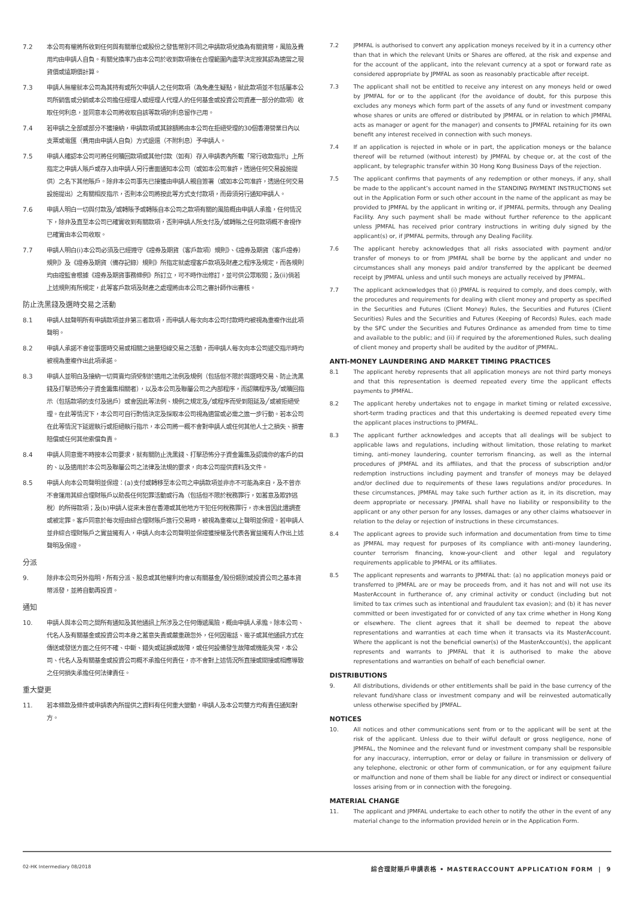7.2 本公司有權將所收到任何與有關單位或股份之發售幣別不同之申請款項兌換為有關貨幣，風險及費用均由申請人自負。有關兌換率乃由本公司於收到款項後在合理範圍內盡早決定按其認為適當之現貨價或遠期價計算。
7.3 申請人無權就本公司為其持有或所欠申請人之任何款項（為免產生疑點，就此款項並不包括屬本公司所銷售或分銷或本公司擔任經理人或經理人代理人的任何基金或投資公司資產一部分的款項）收取任何利息，並同意本公司將收取自該等款項的利息留作己用。
7.4 若申請之全部或部分不獲接納，申請款項或其餘額將由本公司在拒絕受理的30個香港營業日內以支票或電匯（費用由申請人自負）方式退還（不附利息）予申請人。
7.5 申請人確認本公司可將任何贖回款項或其他付款（如有）存入申請表內所載「常行收款指示」上所指定之申請人賬戶或存入由申請人另行書面通知本公司（或如本公司准許，透過任何交易設施提供）之名下其他賬戶。除非本公司事先已接獲由申請人親自簽署（或如本公司准許，透過任何交易設施提出）之有關相反指示，否則本公司將按此等方式支付款項，而毋須另行通知申請人。
7.6 申請人明白一切與付款及╱或轉賬予或轉賬自本公司之款項有關的風險概由申請人承擔，任何情況下，除非及直至本公司已確實收到有關款項，否則申請人所支付及╱或轉賬之任何款項概不會視作已確實由本公司收取。
7.7 申請人明白(i)本公司必須及已經遵守《證券及期貨（客戶款項）規則》、《證券及期貨（客戶證券）規則》及《證券及期貨（備存記錄）規則》所指定就處理客戶款項及財產之程序及規定，而各規則均由證監會根據《證券及期貨事務條例》所訂立，可不時作出修訂，並可供公眾取閱；及(ii)倘若上述規則有所規定，此等客戶款項及財產之處理將由本公司之審計師作出審核。
防止洗黑錢及選時交易之活動
8.1 申請人玆聲明所有申請款項並非第三者款項，而申請人每次向本公司付款時均被視為重複作出此項聲明。
8.2 申請人承諾不會從事選時交易或相關之過量短線交易之活動，而申請人每次向本公司遞交指示時均被視為重複作出此項承諾。
8.3 申請人並明白及接納一切買賣均須受制於適用之法例及規例（包括但不限於與選時交易、防止洗黑錢及打擊恐怖分子資金籌集相關者），以及本公司及聯屬公司之內部程序，而認購程序及╱或贖回指示（包括款項的支付及過戶）或會因此等法例、規例之規定及╱或程序而受到阻延及╱或被拒絕受理。在此等情況下，本公司可自行酌情決定及採取本公司視為適當或必需之進一步行動。若本公司在此等情況下延遲執行或拒絕執行指示，本公司將一概不會對申請人或任何其他人士之損失、損害賠償或任何其他索償負責。
8.4 申請人同意需不時按本公司要求，就有關防止洗黑錢、打擊恐怖分子資金籌集及認識你的客戶的目的、以及適用於本公司及聯屬公司之法律及法規的要求，向本公司提供資料及文件。
8.5 申請人向本公司聲明並保證：(a)支付或轉移至本公司之申請款項並非亦不可能為來自，及不曾亦不會運用其綜合理財賬戶以助長任何犯罪活動或行為（包括但不限於稅務罪行，如蓄意及欺詐逃稅）的所得款項；及(b)申請人從來未曾在香港或其他地方干犯任何稅務罪行，亦未曾因此遭調查或被定罪。客戶同意於每次經由綜合理財賬戶進行交易時，被視為重複以上聲明並保證。若申請人並非綜合理財賬戶之實益擁有人，申請人向本公司聲明並保證獲授權及代表各實益擁有人作出上述聲明及保證。
分派
9. 除非本公司另外指明，所有分派、股息或其他權利均會以有關基金╱股份類別或投資公司之基本貨幣派發，並將自動再投資。
通知
10. 申請人與本公司之間所有通知及其他通訊上所涉及之任何傳遞風險，概由申請人承擔。除本公司、代名人及有關基金或投資公司本身之蓄意失責或嚴重疏忽外，任何因電話、電子或其他通訊方式在傳送或發送方面之任何不確、中斷、錯失或延誤或故障，或任何設備發生故障或機能失常，本公司、代名人及有關基金或投資公司概不承擔任何責任，亦不會對上述情況所直接或間接或相應導致之任何損失承擔任何法律責任。
重大變更
11. 若本條款及條件或申請表內所提供之資料有任何重大變動，申請人及本公司雙方均有責任通知對方。
7.2 JPMFAL is authorised to convert any application moneys received by it in a currency other than that in which the relevant Units or Shares are offered, at the risk and expense and for the account of the applicant, into the relevant currency at a spot or forward rate as considered appropriate by JPMFAL as soon as reasonably practicable after receipt.
7.3 The applicant shall not be entitled to receive any interest on any moneys held or owed by JPMFAL for or to the applicant (for the avoidance of doubt, for this purpose this excludes any moneys which form part of the assets of any fund or investment company whose shares or units are offered or distributed by JPMFAL or in relation to which JPMFAL acts as manager or agent for the manager) and consents to JPMFAL retaining for its own benefit any interest received in connection with such moneys.
7.4 If an application is rejected in whole or in part, the application moneys or the balance thereof will be returned (without interest) by JPMFAL by cheque or, at the cost of the applicant, by telegraphic transfer within 30 Hong Kong Business Days of the rejection.
7.5 The applicant confirms that payments of any redemption or other moneys, if any, shall be made to the applicant’s account named in the STANDING PAYMENT INSTRUCTIONS set out in the Application Form or such other account in the name of the applicant as may be provided to JPMFAL by the applicant in writing or, if JPMFAL permits, through any Dealing Facility. Any such payment shall be made without further reference to the applicant unless JPMFAL has received prior contrary instructions in writing duly signed by the applicant(s) or, if JPMFAL permits, through any Dealing Facility.
7.6 The applicant hereby acknowledges that all risks associated with payment and/or transfer of moneys to or from JPMFAL shall be borne by the applicant and under no circumstances shall any moneys paid and/or transferred by the applicant be deemed receipt by JPMFAL unless and until such moneys are actually received by JPMFAL.
7.7 The applicant acknowledges that (i) JPMFAL is required to comply, and does comply, with the procedures and requirements for dealing with client money and property as specified in the Securities and Futures (Client Money) Rules, the Securities and Futures (Client Securities) Rules and the Securities and Futures (Keeping of Records) Rules, each made by the SFC under the Securities and Futures Ordinance as amended from time to time and available to the public; and (ii) if required by the aforementioned Rules, such dealing of client money and property shall be audited by the auditor of JPMFAL.
ANTI-MONEY LAUNDERING AND MARKET TIMING PRACTICES
8.1 The applicant hereby represents that all application moneys are not third party moneys and that this representation is deemed repeated every time the applicant effects payments to JPMFAL.
8.2 The applicant hereby undertakes not to engage in market timing or related excessive, short-term trading practices and that this undertaking is deemed repeated every time the applicant places instructions to JPMFAL.
8.3 The applicant further acknowledges and accepts that all dealings will be subject to applicable laws and regulations, including without limitation, those relating to market timing, anti-money laundering, counter terrorism financing, as well as the internal procedures of JPMFAL and its affiliates, and that the process of subscription and/or redemption instructions including payment and transfer of moneys may be delayed and/or declined due to requirements of these laws regulations and/or procedures. In these circumstances, JPMFAL may take such further action as it, in its discretion, may deem appropriate or necessary. JPMFAL shall have no liability or responsibility to the applicant or any other person for any losses, damages or any other claims whatsoever in relation to the delay or rejection of instructions in these circumstances.
8.4 The applicant agrees to provide such information and documentation from time to time as JPMFAL may request for purposes of its compliance with anti-money laundering, counter terrorism financing, know-your-client and other legal and regulatory requirements applicable to JPMFAL or its affiliates.
8.5 The applicant represents and warrants to JPMFAL that: (a) no application moneys paid or transferred to JPMFAL are or may be proceeds from, and it has not and will not use its MasterAccount in furtherance of, any criminal activity or conduct (including but not limited to tax crimes such as intentional and fraudulent tax evasion); and (b) it has never committed or been investigated for or convicted of any tax crime whether in Hong Kong or elsewhere. The client agrees that it shall be deemed to repeat the above representations and warranties at each time when it transacts via its MasterAccount. Where the applicant is not the beneficial owner(s) of the MasterAccount(s), the applicant represents and warrants to JPMFAL that it is authorised to make the above representations and warranties on behalf of each beneficial owner.
DISTRIBUTIONS
9. All distributions, dividends or other entitlements shall be paid in the base currency of the relevant fund/share class or investment company and will be reinvested automatically unless otherwise specified by JPMFAL.
NOTICES
10. All notices and other communications sent from or to the applicant will be sent at the risk of the applicant. Unless due to their wilful default or gross negligence, none of JPMFAL, the Nominee and the relevant fund or investment company shall be responsible for any inaccuracy, interruption, error or delay or failure in transmission or delivery of any telephone, electronic or other form of communication, or for any equipment failure or malfunction and none of them shall be liable for any direct or indirect or consequential losses arising from or in connection with the foregoing.
MATERIAL CHANGE
11. The applicant and JPMFAL undertake to each other to notify the other in the event of any material change to the information provided herein or in the Application Form.
02-HK Intermediary 08/2018 綜合理財賬戶申請表格 • MASTERACCOUNT APPLICATION FORM | 9